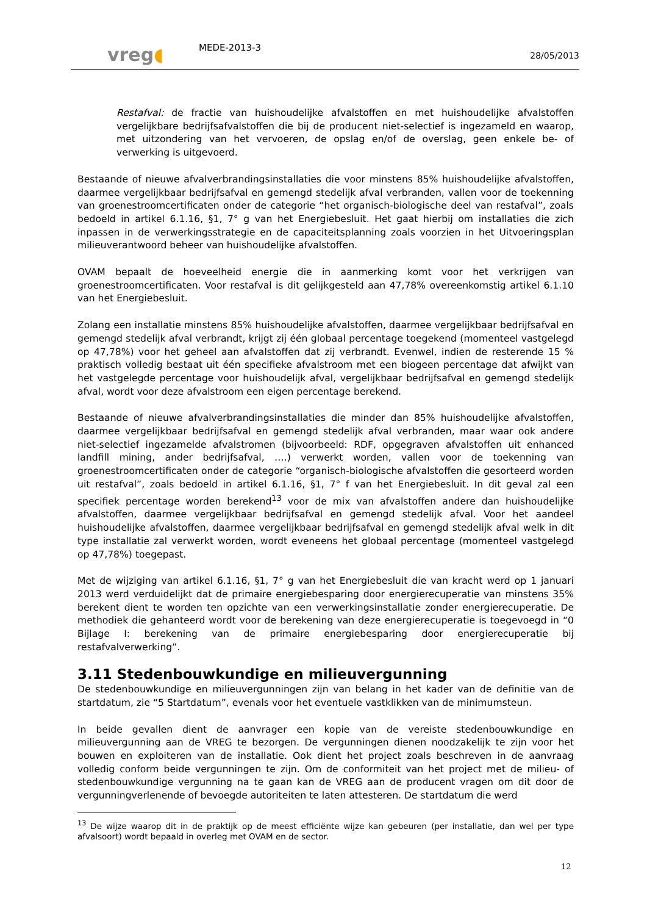vreg◖
MEDE-2013-3
28/05/2013
Restafval: de fractie van huishoudelijke afvalstoffen en met huishoudelijke afvalstoffen vergelijkbare bedrijfsafvalstoffen die bij de producent niet-selectief is ingezameld en waarop, met uitzondering van het vervoeren, de opslag en/of de overslag, geen enkele be- of verwerking is uitgevoerd.
Bestaande of nieuwe afvalverbrandingsinstallaties die voor minstens 85% huishoudelijke afvalstoffen, daarmee vergelijkbaar bedrijfsafval en gemengd stedelijk afval verbranden, vallen voor de toekenning van groenestroomcertificaten onder de categorie “het organisch-biologische deel van restafval”, zoals bedoeld in artikel 6.1.16, §1, 7° g van het Energiebesluit. Het gaat hierbij om installaties die zich inpassen in de verwerkingsstrategie en de capaciteitsplanning zoals voorzien in het Uitvoeringsplan milieuverantwoord beheer van huishoudelijke afvalstoffen.
OVAM bepaalt de hoeveelheid energie die in aanmerking komt voor het verkrijgen van groenestroomcertificaten. Voor restafval is dit gelijkgesteld aan 47,78% overeenkomstig artikel 6.1.10 van het Energiebesluit.
Zolang een installatie minstens 85% huishoudelijke afvalstoffen, daarmee vergelijkbaar bedrijfsafval en gemengd stedelijk afval verbrandt, krijgt zij één globaal percentage toegekend (momenteel vastgelegd op 47,78%) voor het geheel aan afvalstoffen dat zij verbrandt. Evenwel, indien de resterende 15 % praktisch volledig bestaat uit één specifieke afvalstroom met een biogeen percentage dat afwijkt van het vastgelegde percentage voor huishoudelijk afval, vergelijkbaar bedrijfsafval en gemengd stedelijk afval, wordt voor deze afvalstroom een eigen percentage berekend.
Bestaande of nieuwe afvalverbrandingsinstallaties die minder dan 85% huishoudelijke afvalstoffen, daarmee vergelijkbaar bedrijfsafval en gemengd stedelijk afval verbranden, maar waar ook andere niet-selectief ingezamelde afvalstromen (bijvoorbeeld: RDF, opgegraven afvalstoffen uit enhanced landfill mining, ander bedrijfsafval, ….) verwerkt worden, vallen voor de toekenning van groenestroomcertificaten onder de categorie “organisch-biologische afvalstoffen die gesorteerd worden uit restafval”, zoals bedoeld in artikel 6.1.16, §1, 7° f van het Energiebesluit. In dit geval zal een specifiek percentage worden berekend<sup>13</sup> voor de mix van afvalstoffen andere dan huishoudelijke afvalstoffen, daarmee vergelijkbaar bedrijfsafval en gemengd stedelijk afval. Voor het aandeel huishoudelijke afvalstoffen, daarmee vergelijkbaar bedrijfsafval en gemengd stedelijk afval welk in dit type installatie zal verwerkt worden, wordt eveneens het globaal percentage (momenteel vastgelegd op 47,78%) toegepast.
Met de wijziging van artikel 6.1.16, §1, 7° g van het Energiebesluit die van kracht werd op 1 januari 2013 werd verduidelijkt dat de primaire energiebesparing door energierecuperatie van minstens 35% berekent dient te worden ten opzichte van een verwerkingsinstallatie zonder energierecuperatie. De methodiek die gehanteerd wordt voor de berekening van deze energierecuperatie is toegevoegd in “0 Bijlage I: berekening van de primaire energiebesparing door energierecuperatie bij restafvalverwerking”.
3.11 Stedenbouwkundige en milieuvergunning
De stedenbouwkundige en milieuvergunningen zijn van belang in het kader van de definitie van de startdatum, zie “5 Startdatum”, evenals voor het eventuele vastklikken van de minimumsteun.
In beide gevallen dient de aanvrager een kopie van de vereiste stedenbouwkundige en milieuvergunning aan de VREG te bezorgen. De vergunningen dienen noodzakelijk te zijn voor het bouwen en exploiteren van de installatie. Ook dient het project zoals beschreven in de aanvraag volledig conform beide vergunningen te zijn. Om de conformiteit van het project met de milieu- of stedenbouwkundige vergunning na te gaan kan de VREG aan de producent vragen om dit door de vergunningverlenende of bevoegde autoriteiten te laten attesteren. De startdatum die werd
<sup>13</sup> De wijze waarop dit in de praktijk op de meest efficiënte wijze kan gebeuren (per installatie, dan wel per type afvalsoort) wordt bepaald in overleg met OVAM en de sector.
12